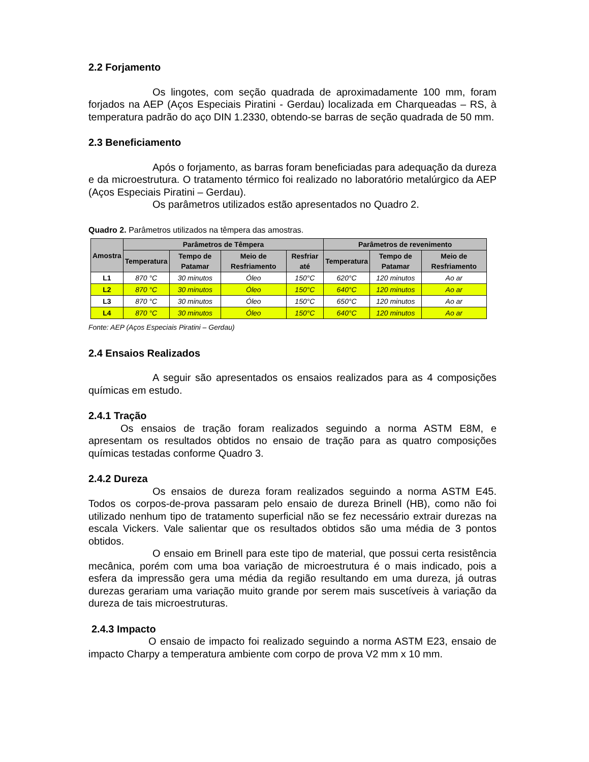2.2 Forjamento
Os lingotes, com seção quadrada de aproximadamente 100 mm, foram forjados na AEP (Aços Especiais Piratini - Gerdau) localizada em Charqueadas – RS, à temperatura padrão do aço DIN 1.2330, obtendo-se barras de seção quadrada de 50 mm.
2.3 Beneficiamento
Após o forjamento, as barras foram beneficiadas para adequação da dureza e da microestrutura. O tratamento térmico foi realizado no laboratório metalúrgico da AEP (Aços Especiais Piratini – Gerdau).
Os parâmetros utilizados estão apresentados no Quadro 2.
Quadro 2. Parâmetros utilizados na têmpera das amostras.
| Amostra | Parâmetros de Têmpera | | | | Parâmetros de revenimento | | |
| --- | --- | --- | --- | --- | --- | --- | --- |
| | Temperatura | Tempo de Patamar | Meio de Resfriamento | Resfriar até | Temperatura | Tempo de Patamar | Meio de Resfriamento |
| L1 | 870 °C | 30 minutos | Óleo | 150°C | 620°C | 120 minutos | Ao ar |
| L2 | 870 °C | 30 minutos | Óleo | 150°C | 640°C | 120 minutos | Ao ar |
| L3 | 870 °C | 30 minutos | Óleo | 150°C | 650°C | 120 minutos | Ao ar |
| L4 | 870 °C | 30 minutos | Óleo | 150°C | 640°C | 120 minutos | Ao ar |
Fonte: AEP (Aços Especiais Piratini – Gerdau)
2.4 Ensaios Realizados
A seguir são apresentados os ensaios realizados para as 4 composições químicas em estudo.
2.4.1 Tração
Os ensaios de tração foram realizados seguindo a norma ASTM E8M, e apresentam os resultados obtidos no ensaio de tração para as quatro composições químicas testadas conforme Quadro 3.
2.4.2 Dureza
Os ensaios de dureza foram realizados seguindo a norma ASTM E45. Todos os corpos-de-prova passaram pelo ensaio de dureza Brinell (HB), como não foi utilizado nenhum tipo de tratamento superficial não se fez necessário extrair durezas na escala Vickers. Vale salientar que os resultados obtidos são uma média de 3 pontos obtidos.
O ensaio em Brinell para este tipo de material, que possui certa resistência mecânica, porém com uma boa variação de microestrutura é o mais indicado, pois a esfera da impressão gera uma média da região resultando em uma dureza, já outras durezas gerariam uma variação muito grande por serem mais suscetíveis à variação da dureza de tais microestruturas.
2.4.3 Impacto
O ensaio de impacto foi realizado seguindo a norma ASTM E23, ensaio de impacto Charpy a temperatura ambiente com corpo de prova V2 mm x 10 mm.